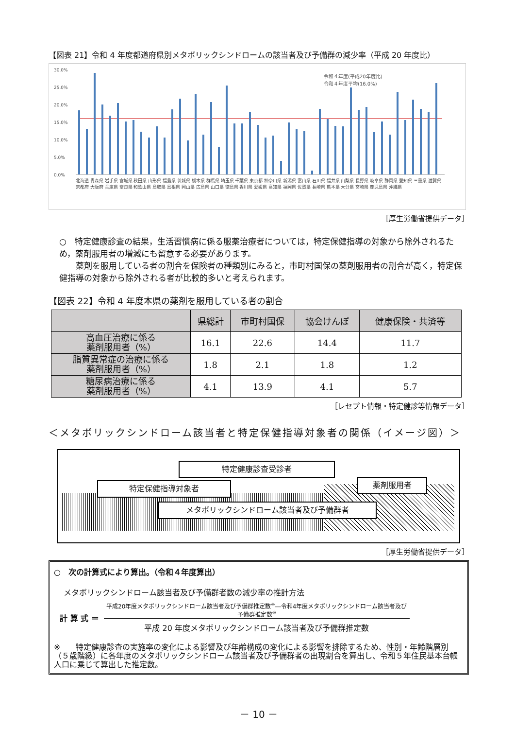【図表 21】令和 4 年度都道府県別メタボリックシンドロームの該当者及び予備群の減少率（平成 20 年度比）
30.0%
25.0%
20.0%
15.0%
10.0%
5.0%
0.0%
令和４年度(平成20年度比)
令和４年度平均(16.0%)
北海道 青森県 岩手県 宮城県 秋田県 山形県 福島県 茨城県 栃木県 群馬県 埼玉県 千葉県 東京都 神奈川県 新潟県 富山県 石川県 福井県 山梨県 長野県 岐阜県 静岡県 愛知県 三重県 滋賀県 京都府 大阪府 兵庫県 奈良県 和歌山県 鳥取県 島根県 岡山県 広島県 山口県 徳島県 香川県 愛媛県 高知県 福岡県 佐賀県 長崎県 熊本県 大分県 宮崎県 鹿児島県 沖縄県
［厚生労働省提供データ］
○　特定健康診査の結果，生活習慣病に係る服薬治療者については，特定保健指導の対象から除外されるため，薬剤服用者の増減にも留意する必要があります。
　　薬剤を服用している者の割合を保険者の種類別にみると，市町村国保の薬剤服用者の割合が高く，特定保健指導の対象から除外される者が比較的多いと考えられます。
【図表 22】令和 4 年度本県の薬剤を服用している者の割合
| | 県総計 | 市町村国保 | 協会けんぽ | 健康保険・共済等 |
| --- | --- | --- | --- | --- |
| 高血圧治療に係る 薬剤服用者（%） | 16.1 | 22.6 | 14.4 | 11.7 |
| 脂質異常症の治療に係る 薬剤服用者（%） | 1.8 | 2.1 | 1.8 | 1.2 |
| 糖尿病治療に係る 薬剤服用者（%） | 4.1 | 13.9 | 4.1 | 5.7 |
［レセプト情報・特定健診等情報データ］
＜メタボリックシンドローム該当者と特定保健指導対象者の関係（イメージ図）＞
特定健康診査受診者
特定保健指導対象者 薬剤服用者
メタボリックシンドローム該当者及び予備群者
［厚生労働省提供データ］
○　次の計算式により算出。（令和４年度算出）
メタボリックシンドローム該当者及び予備群者数の減少率の推計方法
計 算 式 ＝
平成20年度メタボリックシンドローム該当者及び予備群推定数<sup>※</sup>―令和4年度メタボリックシンドローム該当者及び予備群推定数<sup>※</sup>
平成 20 年度メタボリックシンドローム該当者及び予備群推定数
※　　特定健康診査の実施率の変化による影響及び年齢構成の変化による影響を排除するため、性別・年齢階層別（５歳階級）に各年度のメタボリックシンドローム該当者及び予備群者の出現割合を算出し、令和５年住民基本台帳人口に乗じて算出した推定数。
－ 10 －